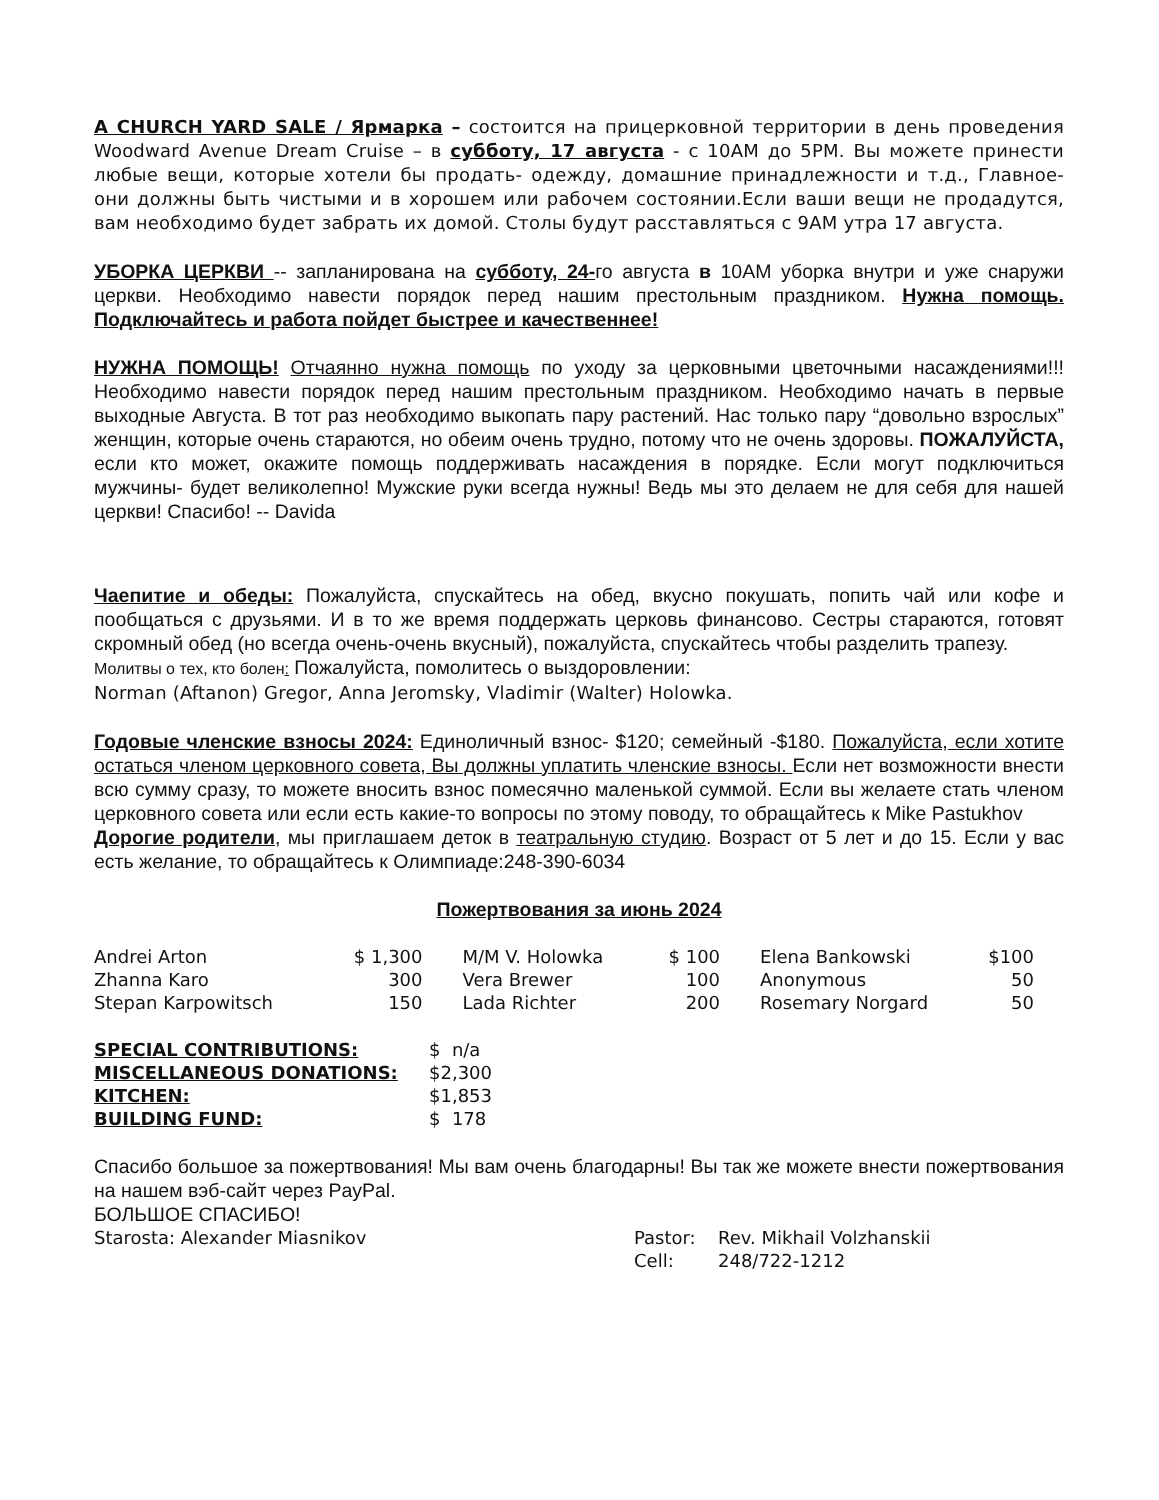A CHURCH YARD SALE / Ярмарка – состоится на прицерковной территории в день проведения Woodward Avenue Dream Cruise – в субботу, 17 августа - с 10AM до 5PM. Вы можете принести любые вещи, которые хотели бы продать- одежду, домашние принадлежности и т.д., Главное- они должны быть чистыми и в хорошем или рабочем состоянии.Если ваши вещи не продадутся, вам необходимо будет забрать их домой. Столы будут расставляться с 9AM утра 17 августа.
УБОРКА ЦЕРКВИ -- запланирована на субботу, 24-го августа в 10AM уборка внутри и уже снаружи церкви. Необходимо навести порядок перед нашим престольным праздником. Нужна помощь. Подключайтесь и работа пойдет быстрее и качественнее!
НУЖНА ПОМОЩЬ! Отчаянно нужна помощь по уходу за церковными цветочными насаждениями!!! Необходимо навести порядок перед нашим престольным праздником. Необходимо начать в первые выходные Августа. В тот раз необходимо выкопать пару растений. Нас только пару “довольно взрослых” женщин, которые очень стараются, но обеим очень трудно, потому что не очень здоровы. ПОЖАЛУЙСТА, если кто может, окажите помощь поддерживать насаждения в порядке. Если могут подключиться мужчины- будет великолепно! Мужские руки всегда нужны! Ведь мы это делаем не для себя для нашей церкви! Спасибо! -- Davida
Чаепитие и обеды: Пожалуйста, спускайтесь на обед, вкусно покушать, попить чай или кофе и пообщаться с друзьями. И в то же время поддержать церковь финансово. Сестры стараются, готовят скромный обед (но всегда очень-очень вкусный), пожалуйста, спускайтесь чтобы разделить трапезу.
Молитвы о тех, кто болен: Пожалуйста, помолитесь о выздоровлении:
Norman (Aftanon) Gregor, Anna Jeromsky, Vladimir (Walter) Holowka.
Годовые членские взносы 2024: Единоличный взнос- $120; семейный -$180. Пожалуйста, если хотите остаться членом церковного совета, Вы должны уплатить членские взносы. Если нет возможности внести всю сумму сразу, то можете вносить взнос помесячно маленькой суммой. Если вы желаете стать членом церковного совета или если есть какие-то вопросы по этому поводу, то обращайтесь к Mike Pastukhov
Дорогие родители, мы приглашаем деток в театральную студию. Возраст от 5 лет и до 15. Если у вас есть желание, то обращайтесь к Олимпиаде:248-390-6034
Пожертвования за июнь 2024
| Andrei Arton | $ 1,300 | M/M V. Holowka | $ 100 | Elena Bankowski | $100 |
| Zhanna Karo | 300 | Vera Brewer | 100 | Anonymous | 50 |
| Stepan Karpowitsch | 150 | Lada Richter | 200 | Rosemary Norgard | 50 |
| SPECIAL CONTRIBUTIONS: | $ n/a |
| MISCELLANEOUS DONATIONS: | $2,300 |
| KITCHEN: | $1,853 |
| BUILDING FUND: | $ 178 |
Спасибо большое за пожертвования! Мы вам очень благодарны! Вы так же можете внести пожертвования на нашем вэб-сайт через PayPal.
БОЛЬШОЕ СПАСИБО!
| Starosta: Alexander Miasnikov | Pastor: | Rev. Mikhail Volzhanskii |
| | Cell: | 248/722-1212 |